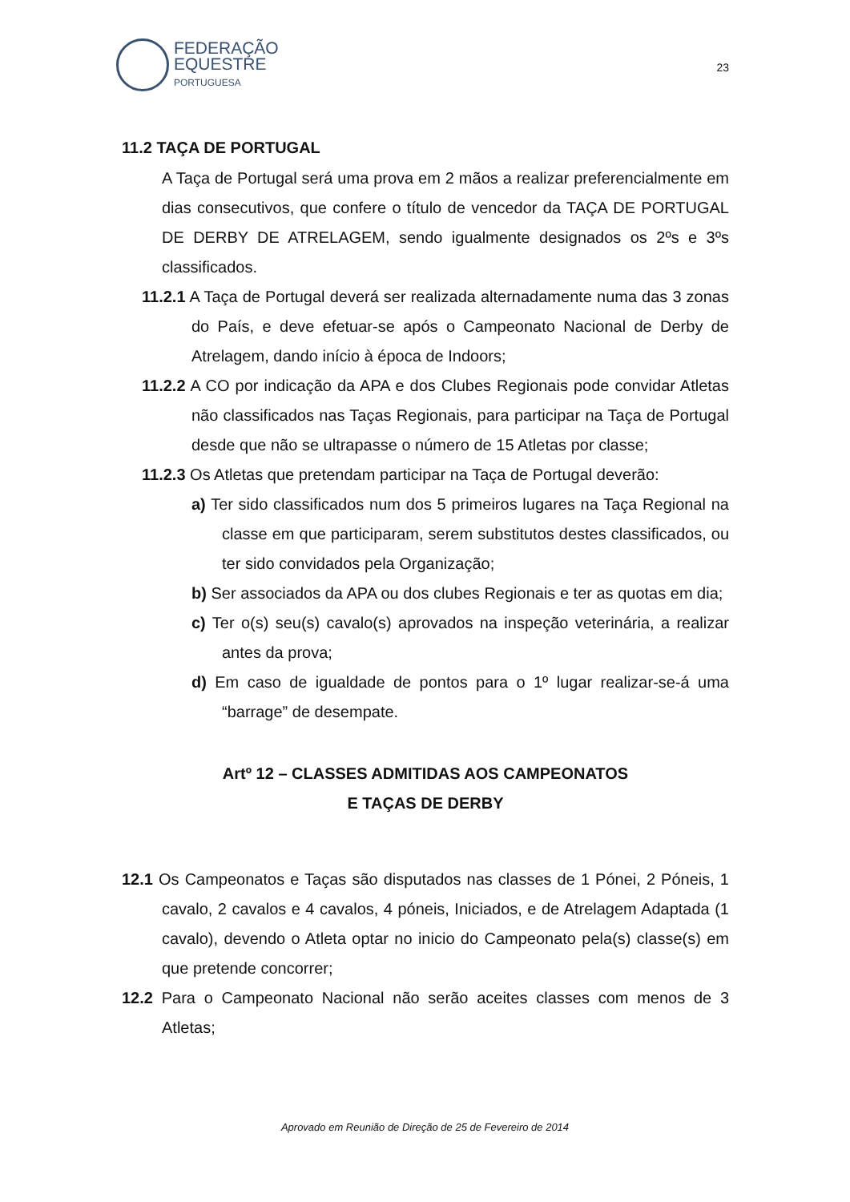FEDERAÇÃO
EQUESTRE
PORTUGUESA
23
11.2 TAÇA DE PORTUGAL
A Taça de Portugal será uma prova em 2 mãos a realizar preferencialmente em dias consecutivos, que confere o título de vencedor da TAÇA DE PORTUGAL DE DERBY DE ATRELAGEM, sendo igualmente designados os 2ºs e 3ºs classificados.
11.2.1 A Taça de Portugal deverá ser realizada alternadamente numa das 3 zonas do País, e deve efetuar-se após o Campeonato Nacional de Derby de Atrelagem, dando início à época de Indoors;
11.2.2 A CO por indicação da APA e dos Clubes Regionais pode convidar Atletas não classificados nas Taças Regionais, para participar na Taça de Portugal desde que não se ultrapasse o número de 15 Atletas por classe;
11.2.3 Os Atletas que pretendam participar na Taça de Portugal deverão:
a) Ter sido classificados num dos 5 primeiros lugares na Taça Regional na classe em que participaram, serem substitutos destes classificados, ou ter sido convidados pela Organização;
b) Ser associados da APA ou dos clubes Regionais e ter as quotas em dia;
c) Ter o(s) seu(s) cavalo(s) aprovados na inspeção veterinária, a realizar antes da prova;
d) Em caso de igualdade de pontos para o 1º lugar realizar-se-á uma “barrage” de desempate.
Artº 12 – CLASSES ADMITIDAS AOS CAMPEONATOS
E TAÇAS DE DERBY
12.1 Os Campeonatos e Taças são disputados nas classes de 1 Pónei, 2 Póneis, 1 cavalo, 2 cavalos e 4 cavalos, 4 póneis, Iniciados, e de Atrelagem Adaptada (1 cavalo), devendo o Atleta optar no inicio do Campeonato pela(s) classe(s) em que pretende concorrer;
12.2 Para o Campeonato Nacional não serão aceites classes com menos de 3 Atletas;
Aprovado em Reunião de Direção de 25 de Fevereiro de 2014